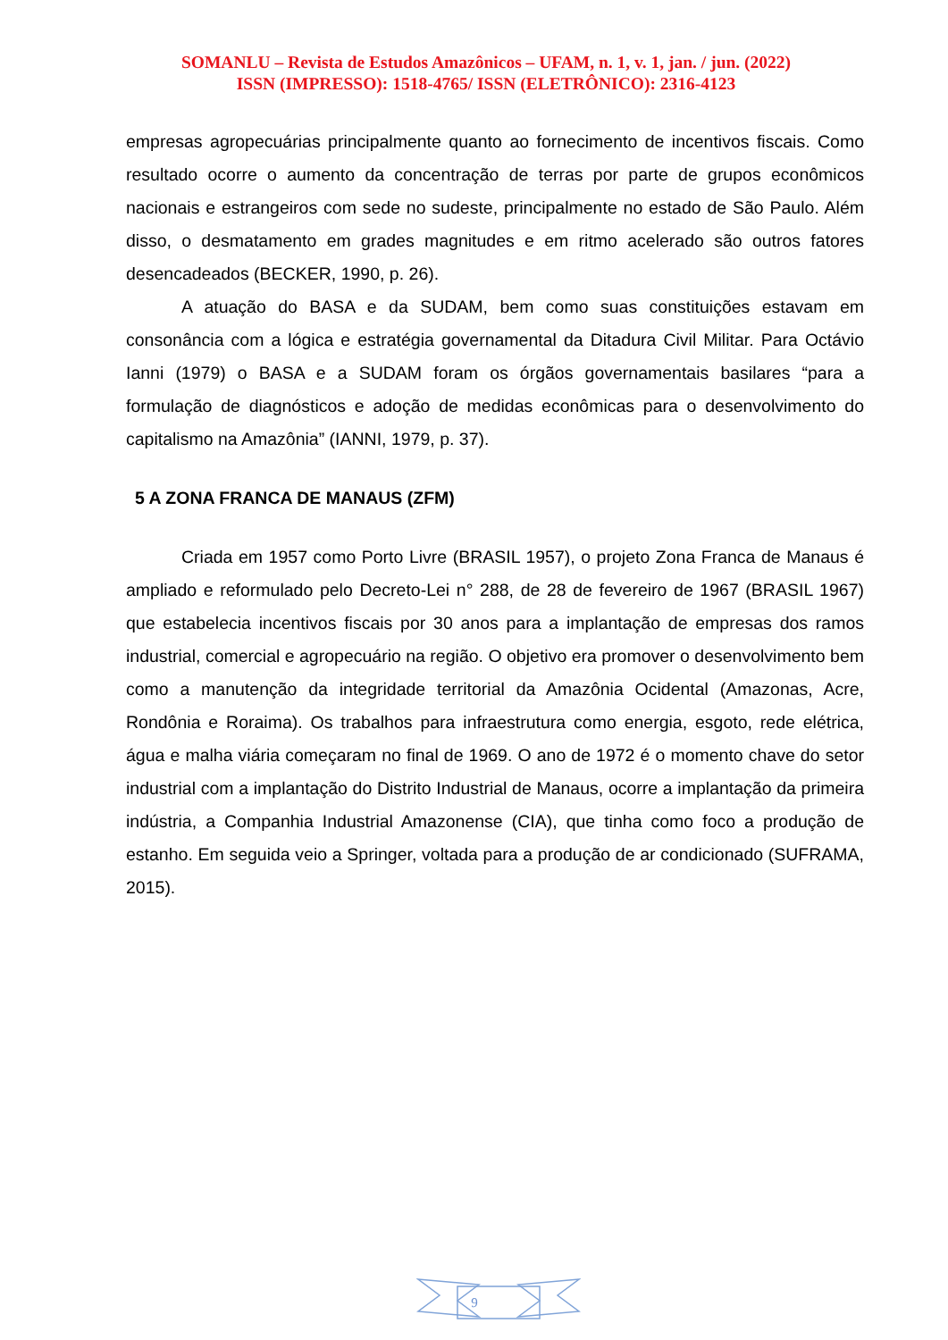SOMANLU – Revista de Estudos Amazônicos – UFAM, n. 1, v. 1, jan. / jun. (2022)
ISSN (IMPRESSO): 1518-4765/ ISSN (ELETRÔNICO): 2316-4123
empresas agropecuárias principalmente quanto ao fornecimento de incentivos fiscais. Como resultado ocorre o aumento da concentração de terras por parte de grupos econômicos nacionais e estrangeiros com sede no sudeste, principalmente no estado de São Paulo. Além disso, o desmatamento em grades magnitudes e em ritmo acelerado são outros fatores desencadeados (BECKER, 1990, p. 26).
A atuação do BASA e da SUDAM, bem como suas constituições estavam em consonância com a lógica e estratégia governamental da Ditadura Civil Militar. Para Octávio Ianni (1979) o BASA e a SUDAM foram os órgãos governamentais basilares “para a formulação de diagnósticos e adoção de medidas econômicas para o desenvolvimento do capitalismo na Amazônia” (IANNI, 1979, p. 37).
5 A ZONA FRANCA DE MANAUS (ZFM)
Criada em 1957 como Porto Livre (BRASIL 1957), o projeto Zona Franca de Manaus é ampliado e reformulado pelo Decreto-Lei n° 288, de 28 de fevereiro de 1967 (BRASIL 1967) que estabelecia incentivos fiscais por 30 anos para a implantação de empresas dos ramos industrial, comercial e agropecuário na região. O objetivo era promover o desenvolvimento bem como a manutenção da integridade territorial da Amazônia Ocidental (Amazonas, Acre, Rondônia e Roraima). Os trabalhos para infraestrutura como energia, esgoto, rede elétrica, água e malha viária começaram no final de 1969. O ano de 1972 é o momento chave do setor industrial com a implantação do Distrito Industrial de Manaus, ocorre a implantação da primeira indústria, a Companhia Industrial Amazonense (CIA), que tinha como foco a produção de estanho. Em seguida veio a Springer, voltada para a produção de ar condicionado (SUFRAMA, 2015).
9